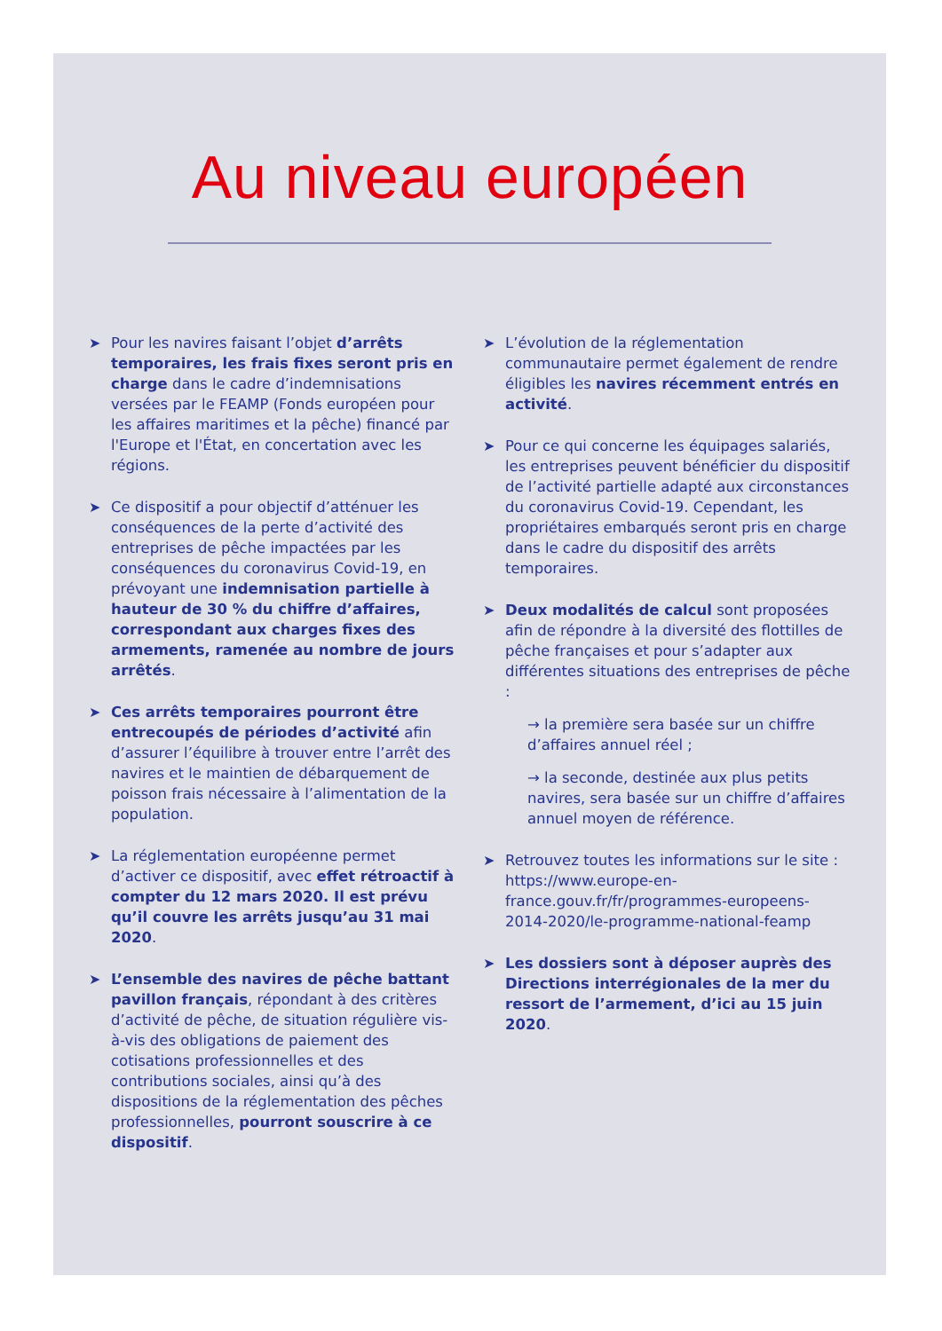Au niveau européen
➤ Pour les navires faisant l’objet d’arrêts temporaires, les frais fixes seront pris en charge dans le cadre d’indemnisations versées par le FEAMP (Fonds européen pour les affaires maritimes et la pêche) financé par l'Europe et l'État, en concertation avec les régions.
➤ Ce dispositif a pour objectif d’atténuer les conséquences de la perte d’activité des entreprises de pêche impactées par les conséquences du coronavirus Covid-19, en prévoyant une indemnisation partielle à hauteur de 30 % du chiffre d’affaires, correspondant aux charges fixes des armements, ramenée au nombre de jours arrêtés.
➤ Ces arrêts temporaires pourront être entrecoupés de périodes d’activité afin d’assurer l’équilibre à trouver entre l’arrêt des navires et le maintien de débarquement de poisson frais nécessaire à l’alimentation de la population.
➤ La réglementation européenne permet d’activer ce dispositif, avec effet rétroactif à compter du 12 mars 2020. Il est prévu qu’il couvre les arrêts jusqu’au 31 mai 2020.
➤ L’ensemble des navires de pêche battant pavillon français, répondant à des critères d’activité de pêche, de situation régulière vis-à-vis des obligations de paiement des cotisations professionnelles et des contributions sociales, ainsi qu’à des dispositions de la réglementation des pêches professionnelles, pourront souscrire à ce dispositif.
➤ L’évolution de la réglementation communautaire permet également de rendre éligibles les navires récemment entrés en activité.
➤ Pour ce qui concerne les équipages salariés, les entreprises peuvent bénéficier du dispositif de l’activité partielle adapté aux circonstances du coronavirus Covid-19. Cependant, les propriétaires embarqués seront pris en charge dans le cadre du dispositif des arrêts temporaires.
➤ Deux modalités de calcul sont proposées afin de répondre à la diversité des flottilles de pêche françaises et pour s’adapter aux différentes situations des entreprises de pêche :
→ la première sera basée sur un chiffre d’affaires annuel réel ;
→ la seconde, destinée aux plus petits navires, sera basée sur un chiffre d’affaires annuel moyen de référence.
➤ Retrouvez toutes les informations sur le site : https://www.europe-en-france.gouv.fr/fr/programmes-europeens-2014-2020/le-programme-national-feamp
➤ Les dossiers sont à déposer auprès des Directions interrégionales de la mer du ressort de l’armement, d’ici au 15 juin 2020.